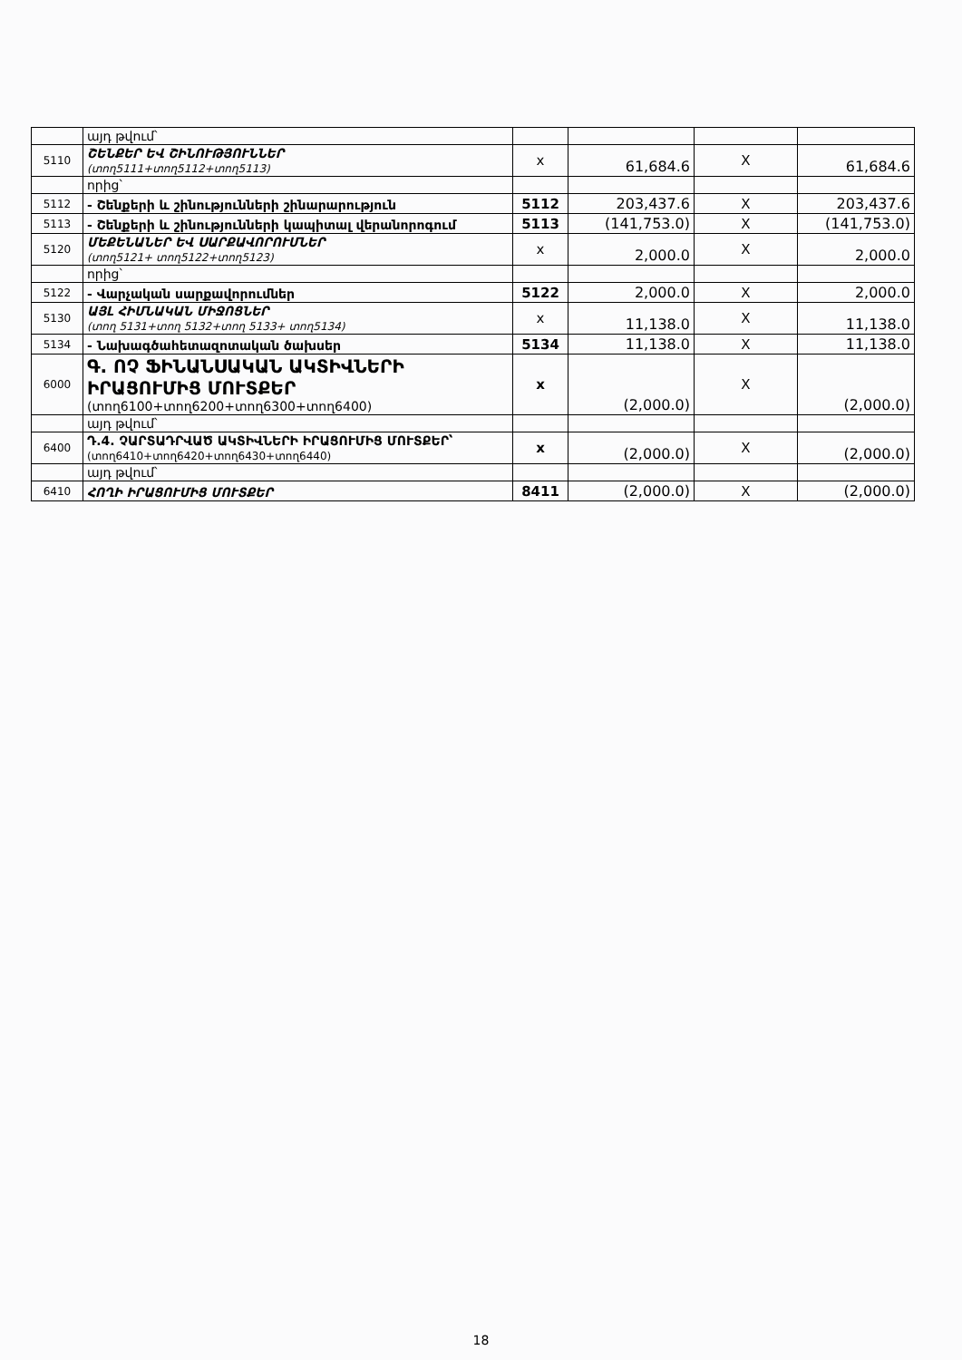| | այդ թվում՝ | | | | |
| 5110 | ՇԵՆՔԵՐ ԵՎ ՇԻՆՈՒԹՅՈՒՆՆԵՐ (տող5111+տող5112+տող5113) | x | 61,684.6 | X | 61,684.6 |
| | որից՝ | | | | |
| 5112 | - Շենքերի և շինությունների շինարարություն | 5112 | 203,437.6 | X | 203,437.6 |
| 5113 | - Շենքերի և շինությունների կապիտալ վերանորոգում | 5113 | (141,753.0) | X | (141,753.0) |
| 5120 | ՄԵՔԵՆԱՆԵՐ ԵՎ ՍԱՐՔԱՎՈՐՈՒՄՆԵՐ (տող5121+ տող5122+տող5123) | x | 2,000.0 | X | 2,000.0 |
| | որից՝ | | | | |
| 5122 | - Վարչական սարքավորումներ | 5122 | 2,000.0 | X | 2,000.0 |
| 5130 | ԱՅԼ ՀԻՄՆԱԿԱՆ ՄԻՋՈՑՆԵՐ (տող 5131+տող 5132+տող 5133+ տող5134) | x | 11,138.0 | X | 11,138.0 |
| 5134 | - Նախագծահետազոտական ծախսեր | 5134 | 11,138.0 | X | 11,138.0 |
| 6000 | Գ. ՈՉ ՖԻՆԱՆՍԱԿԱՆ ԱԿՏԻՎՆԵՐԻ ԻՐԱՑՈՒՄԻՑ ՄՈՒՏՔԵՐ (տող6100+տող6200+տող6300+տող6400) | x | (2,000.0) | X | (2,000.0) |
| | այդ թվում՝ | | | | |
| 6400 | Դ.4. ՉԱՐՏԱԴՐՎԱԾ ԱԿՏԻՎՆԵՐԻ ԻՐԱՑՈՒՄԻՑ ՄՈՒՏՔԵՐ՝ (տող6410+տող6420+տող6430+տող6440) | x | (2,000.0) | X | (2,000.0) |
| | այդ թվում՝ | | | | |
| 6410 | ՀՈՂԻ ԻՐԱՑՈՒՄԻՑ ՄՈՒՏՔԵՐ | 8411 | (2,000.0) | X | (2,000.0) |
18